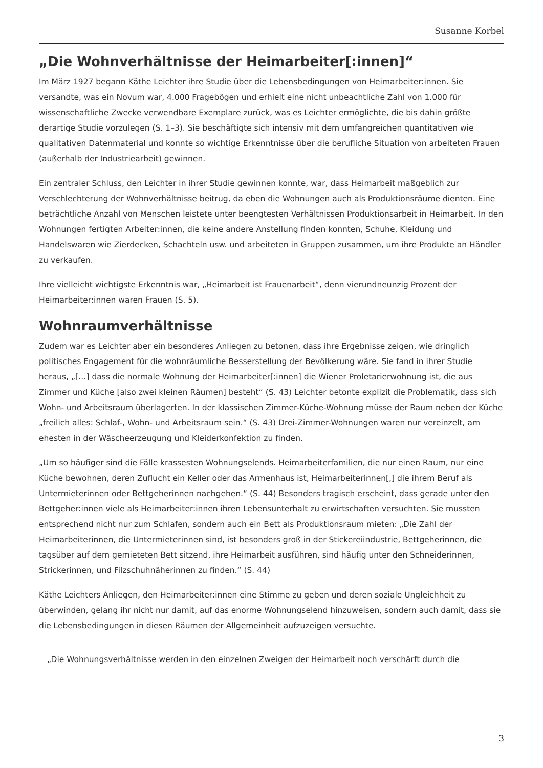Susanne Korbel
„Die Wohnverhältnisse der Heimarbeiter[:innen]“
Im März 1927 begann Käthe Leichter ihre Studie über die Lebensbedingungen von Heimarbeiter:innen. Sie versandte, was ein Novum war, 4.000 Fragebögen und erhielt eine nicht unbeachtliche Zahl von 1.000 für wissenschaftliche Zwecke verwendbare Exemplare zurück, was es Leichter ermöglichte, die bis dahin größte derartige Studie vorzulegen (S. 1–3). Sie beschäftigte sich intensiv mit dem umfangreichen quantitativen wie qualitativen Datenmaterial und konnte so wichtige Erkenntnisse über die berufliche Situation von arbeiteten Frauen (außerhalb der Industriearbeit) gewinnen.
Ein zentraler Schluss, den Leichter in ihrer Studie gewinnen konnte, war, dass Heimarbeit maßgeblich zur Verschlechterung der Wohnverhältnisse beitrug, da eben die Wohnungen auch als Produktionsräume dienten. Eine beträchtliche Anzahl von Menschen leistete unter beengtesten Verhältnissen Produktionsarbeit in Heimarbeit. In den Wohnungen fertigten Arbeiter:innen, die keine andere Anstellung finden konnten, Schuhe, Kleidung und Handelswaren wie Zierdecken, Schachteln usw. und arbeiteten in Gruppen zusammen, um ihre Produkte an Händler zu verkaufen.
Ihre vielleicht wichtigste Erkenntnis war, „Heimarbeit ist Frauenarbeit“, denn vierundneunzig Prozent der Heimarbeiter:innen waren Frauen (S. 5).
Wohnraumverhältnisse
Zudem war es Leichter aber ein besonderes Anliegen zu betonen, dass ihre Ergebnisse zeigen, wie dringlich politisches Engagement für die wohnräumliche Besserstellung der Bevölkerung wäre. Sie fand in ihrer Studie heraus, „[…] dass die normale Wohnung der Heimarbeiter[:innen] die Wiener Proletarierwohnung ist, die aus Zimmer und Küche [also zwei kleinen Räumen] besteht“ (S. 43) Leichter betonte explizit die Problematik, dass sich Wohn- und Arbeitsraum überlagerten. In der klassischen Zimmer-Küche-Wohnung müsse der Raum neben der Küche „freilich alles: Schlaf-, Wohn- und Arbeitsraum sein.“ (S. 43) Drei-Zimmer-Wohnungen waren nur vereinzelt, am ehesten in der Wäscheerzeugung und Kleiderkonfektion zu finden.
„Um so häufiger sind die Fälle krassesten Wohnungselends. Heimarbeiterfamilien, die nur einen Raum, nur eine Küche bewohnen, deren Zuflucht ein Keller oder das Armenhaus ist, Heimarbeiterinnen[,] die ihrem Beruf als Untermieterinnen oder Bettgeherinnen nachgehen.“ (S. 44) Besonders tragisch erscheint, dass gerade unter den Bettgeher:innen viele als Heimarbeiter:innen ihren Lebensunterhalt zu erwirtschaften versuchten. Sie mussten entsprechend nicht nur zum Schlafen, sondern auch ein Bett als Produktionsraum mieten: „Die Zahl der Heimarbeiterinnen, die Untermieterinnen sind, ist besonders groß in der Stickereiindustrie, Bettgeherinnen, die tagsüber auf dem gemieteten Bett sitzend, ihre Heimarbeit ausführen, sind häufig unter den Schneiderinnen, Strickerinnen, und Filzschuhnäherinnen zu finden.“ (S. 44)
Käthe Leichters Anliegen, den Heimarbeiter:innen eine Stimme zu geben und deren soziale Ungleichheit zu überwinden, gelang ihr nicht nur damit, auf das enorme Wohnungselend hinzuweisen, sondern auch damit, dass sie die Lebensbedingungen in diesen Räumen der Allgemeinheit aufzuzeigen versuchte.
„Die Wohnungsverhältnisse werden in den einzelnen Zweigen der Heimarbeit noch verschärft durch die
3